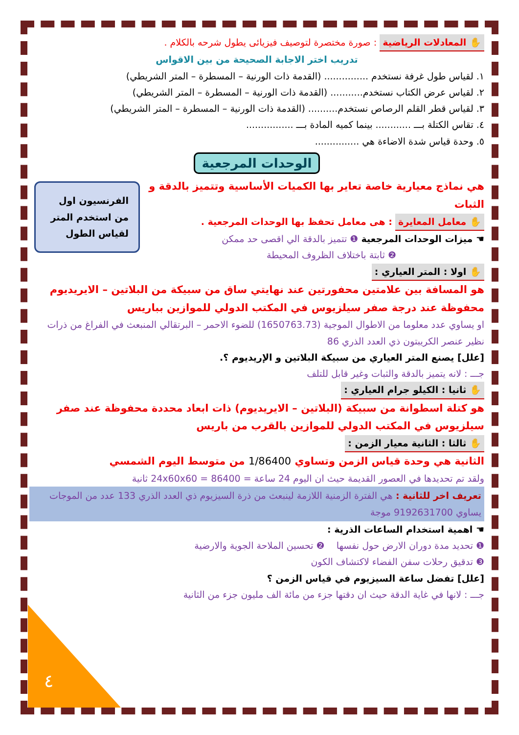٤
✋ المعادلات الرياضية : صورة مختصرة لتوصيف فيزيائى يطول شرحه بالكلام .
تدريب اختر الاجابة الصحيحة من بين الاقواس
١. لقياس طول غرفة نستخدم ............... (القدمة ذات الورنية – المسطرة – المتر الشريطي)
٢. لقياس عرض الكتاب نستخدم........... (القدمة ذات الورنية – المسطرة – المتر الشريطي)
٣. لقياس قطر القلم الرصاص نستخدم.......... (القدمة ذات الورنية – المسطرة – المتر الشريطي)
٤. تقاس الكتلة بـــ ............ بينما كميه المادة بـــ ................
٥. وحدة قياس شدة الاضاءة هي ...............
الوحدات المرجعية
الفرنسيون اول من استخدم المتر لقياس الطول
هي نماذج معيارية خاصة تعاير بها الكميات الأساسية وتتميز بالدقة و الثبات
✋ معامل المعايرة : هى معامل تحفظ بها الوحدات المرجعية .
☚ ميزات الوحدات المرجعية ❶ تتميز بالدقة الي اقصى حد ممكن
❷ ثابتة باختلاف الظروف المحيطة
✋ اولا : المتر العياري :
هو المسافة بين علامتين محفورتين عند نهايتي ساق من سبيكة من البلاتين – الايريديوم محفوظة عند درجة صفر سيلزيوس في المكتب الدولي للموازين بباريس
او يساوي عدد معلوما من الاطوال الموجية (1650763.73) للضوء الاحمر – البرتقالي المنبعث في الفراغ من ذرات نظير عنصر الكريبتون ذي العدد الذري 86
[علل] يصنع المتر العياري من سبيكة البلاتين و الإريديوم ؟.
جـــ : لانه يتميز بالدقة والثبات وغير قابل للتلف
✋ ثانيا : الكيلو جرام العياري :
هو كتلة اسطوانة من سبيكة (البلاتين – الايريديوم) ذات ابعاد محددة محفوظة عند صفر سيلزيوس في المكتب الدولي للموازين بالقرب من باريس
✋ ثالثا : الثانية معيار الزمن :
الثانية هي وحدة قياس الزمن وتساوي 1/86400 من متوسط اليوم الشمسي
ولقد تم تحديدها في العصور القديمة حيث ان اليوم 24 ساعة = 24x60x60 = 86400 ثانية
تعريف اخر للثانية : هي الفترة الزمنية اللازمة لينبعث من ذرة السيزيوم ذي العدد الذري 133 عدد من الموجات يساوي 9192631700 موجة
☚ اهمية استخدام الساعات الذرية :
❶ تحديد مدة دوران الارض حول نفسها ❷ تحسين الملاحة الجوية والارضية
❸ تدقيق رحلات سفن الفضاء لاكتشاف الكون
[علل] تفضل ساعة السيزيوم في قياس الزمن ؟
جـــ : لانها في غاية الدقة حيث ان دقتها جزء من مائة الف مليون جزء من الثانية